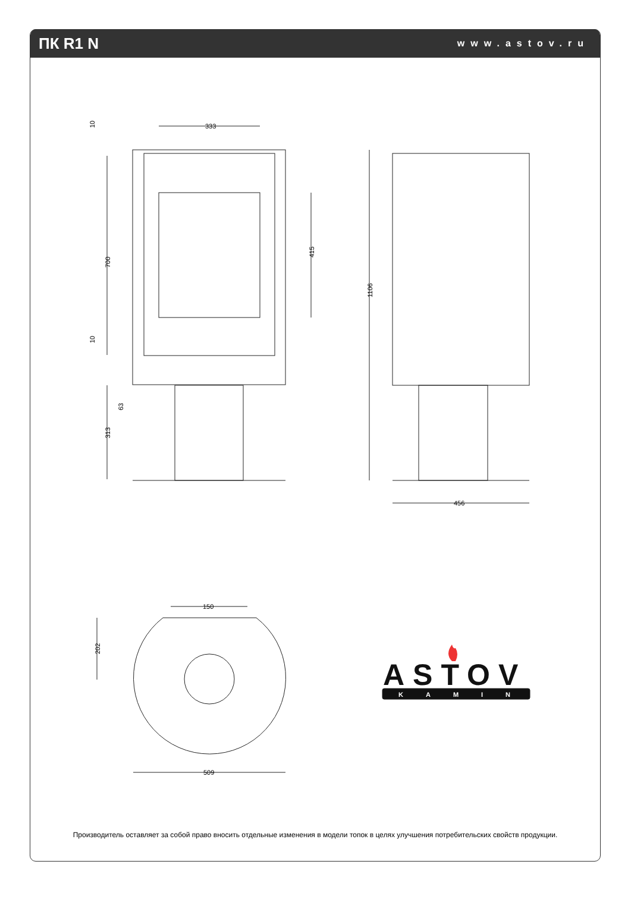ПК R1 N
www.astov.ru
333
700
313
63
10
10
415
1106
456
150
202
509
ASTOV
KAMIN
Производитель оставляет за собой право вносить отдельные изменения в модели топок в целях улучшения потребительских свойств продукции.